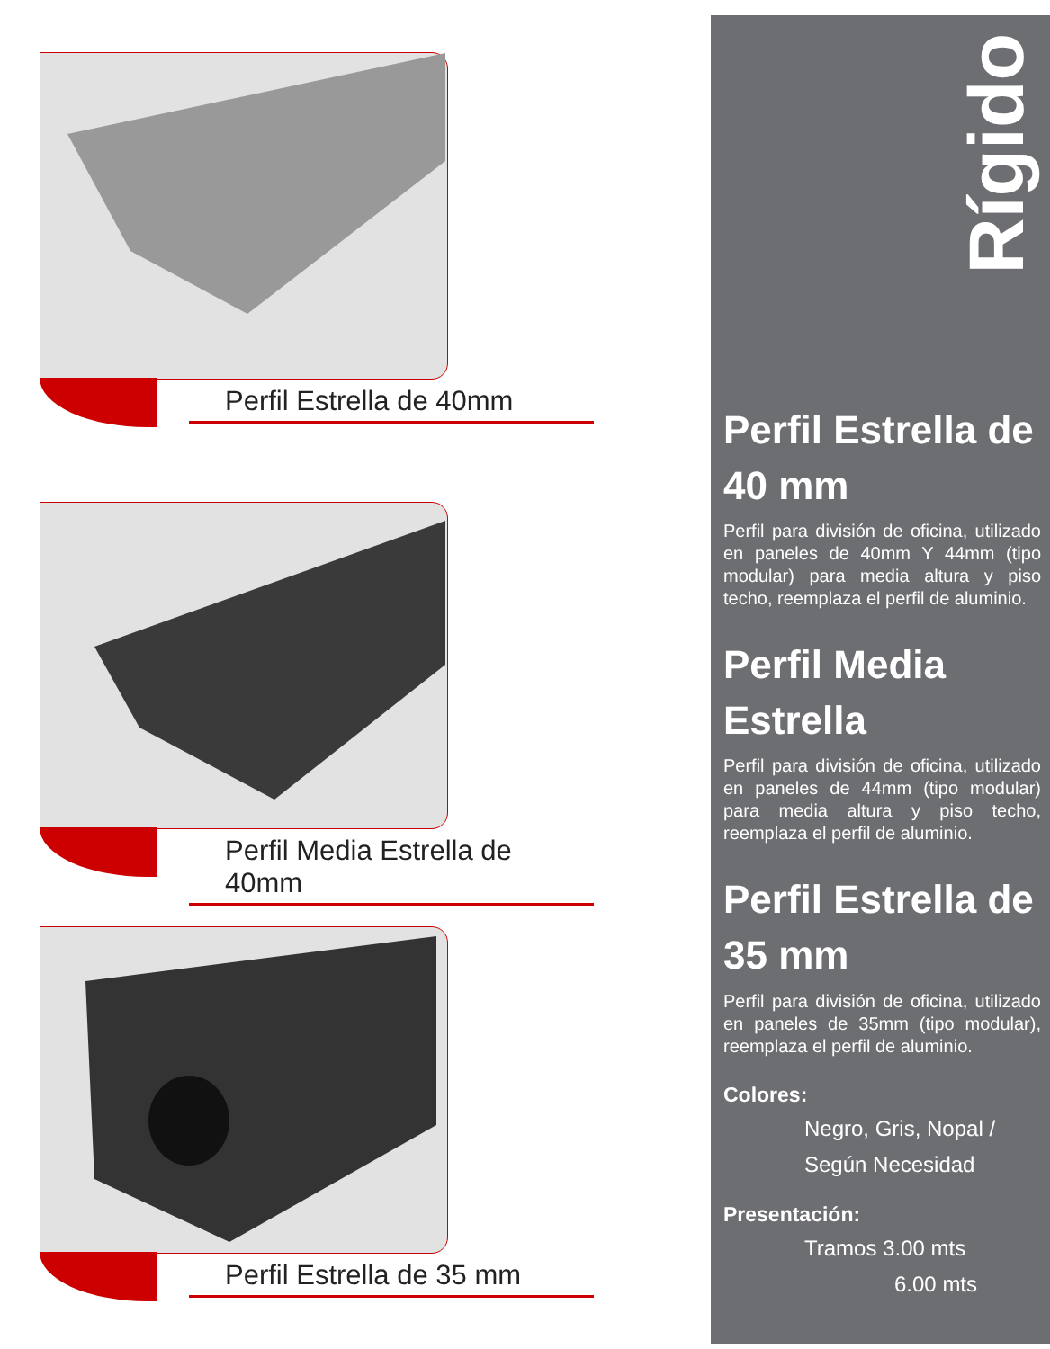Perfil Estrella de 40mm
Perfil Media Estrella de 40mm
Perfil Estrella de 35 mm
Rígido
Perfil Estrella de 40 mm
Perfil para división de oficina, utilizado en paneles de 40mm Y 44mm (tipo modular) para media altura y piso techo, reemplaza el perfil de aluminio.
Perfil Media Estrella
Perfil para división de oficina, utilizado en paneles de 44mm (tipo modular) para media altura y piso techo, reemplaza el perfil de aluminio.
Perfil Estrella de 35 mm
Perfil para división de oficina, utilizado en paneles de 35mm (tipo modular), reemplaza el perfil de aluminio.
Colores:
Negro, Gris, Nopal /
Según Necesidad
Presentación:
Tramos 3.00 mts
6.00 mts